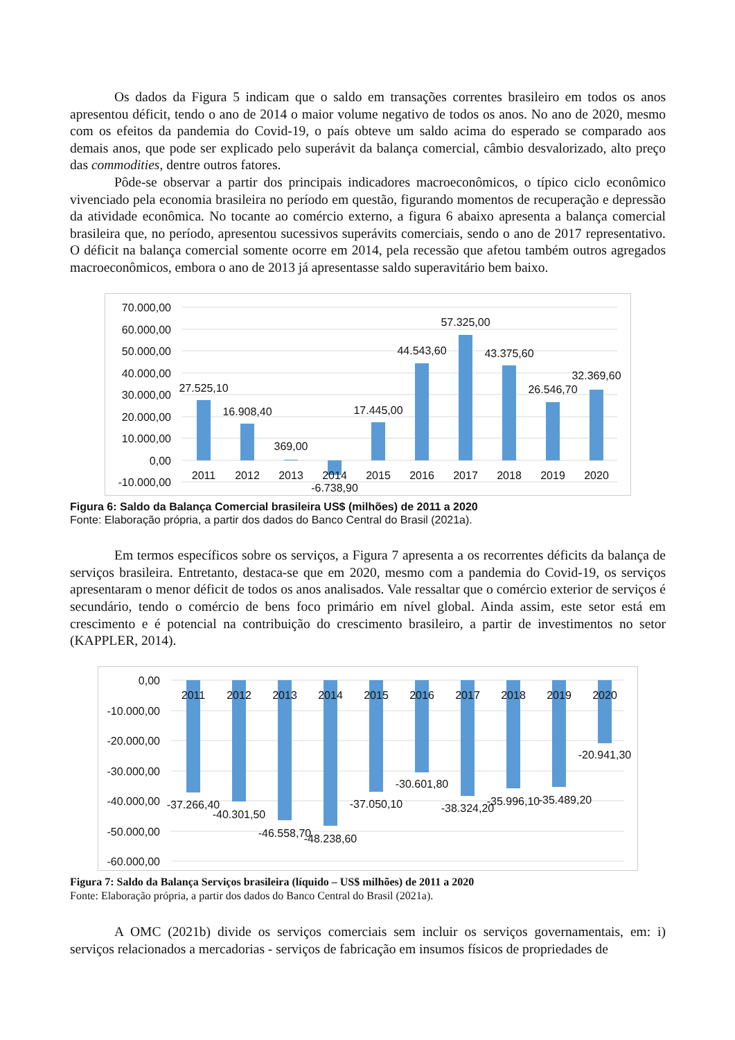Os dados da Figura 5 indicam que o saldo em transações correntes brasileiro em todos os anos apresentou déficit, tendo o ano de 2014 o maior volume negativo de todos os anos. No ano de 2020, mesmo com os efeitos da pandemia do Covid-19, o país obteve um saldo acima do esperado se comparado aos demais anos, que pode ser explicado pelo superávit da balança comercial, câmbio desvalorizado, alto preço das commodities, dentre outros fatores.
Pôde-se observar a partir dos principais indicadores macroeconômicos, o típico ciclo econômico vivenciado pela economia brasileira no período em questão, figurando momentos de recuperação e depressão da atividade econômica. No tocante ao comércio externo, a figura 6 abaixo apresenta a balança comercial brasileira que, no período, apresentou sucessivos superávits comerciais, sendo o ano de 2017 representativo. O déficit na balança comercial somente ocorre em 2014, pela recessão que afetou também outros agregados macroeconômicos, embora o ano de 2013 já apresentasse saldo superavitário bem baixo.
70.000,00
60.000,00
50.000,00
40.000,00
30.000,00
20.000,00
10.000,00
0,00
-10.000,00
2011
2012
2013
2014
2015
2016
2017
2018
2019
2020
27.525,10
16.908,40
369,00
-6.738,90
17.445,00
44.543,60
57.325,00
43.375,60
26.546,70
32.369,60
Figura 6: Saldo da Balança Comercial brasileira US$ (milhões) de 2011 a 2020
Fonte: Elaboração própria, a partir dos dados do Banco Central do Brasil (2021a).
Em termos específicos sobre os serviços, a Figura 7 apresenta a os recorrentes déficits da balança de serviços brasileira. Entretanto, destaca-se que em 2020, mesmo com a pandemia do Covid-19, os serviços apresentaram o menor déficit de todos os anos analisados. Vale ressaltar que o comércio exterior de serviços é secundário, tendo o comércio de bens foco primário em nível global. Ainda assim, este setor está em crescimento e é potencial na contribuição do crescimento brasileiro, a partir de investimentos no setor (KAPPLER, 2014).
0,00
-10.000,00
-20.000,00
-30.000,00
-40.000,00
-50.000,00
-60.000,00
2011
2012
2013
2014
2015
2016
2017
2018
2019
2020
-37.266,40
-40.301,50
-46.558,70
-48.238,60
-37.050,10
-30.601,80
-38.324,20
-35.996,10
-35.489,20
-20.941,30
Figura 7: Saldo da Balança Serviços brasileira (líquido – US$ milhões) de 2011 a 2020
Fonte: Elaboração própria, a partir dos dados do Banco Central do Brasil (2021a).
A OMC (2021b) divide os serviços comerciais sem incluir os serviços governamentais, em: i) serviços relacionados a mercadorias - serviços de fabricação em insumos físicos de propriedades de